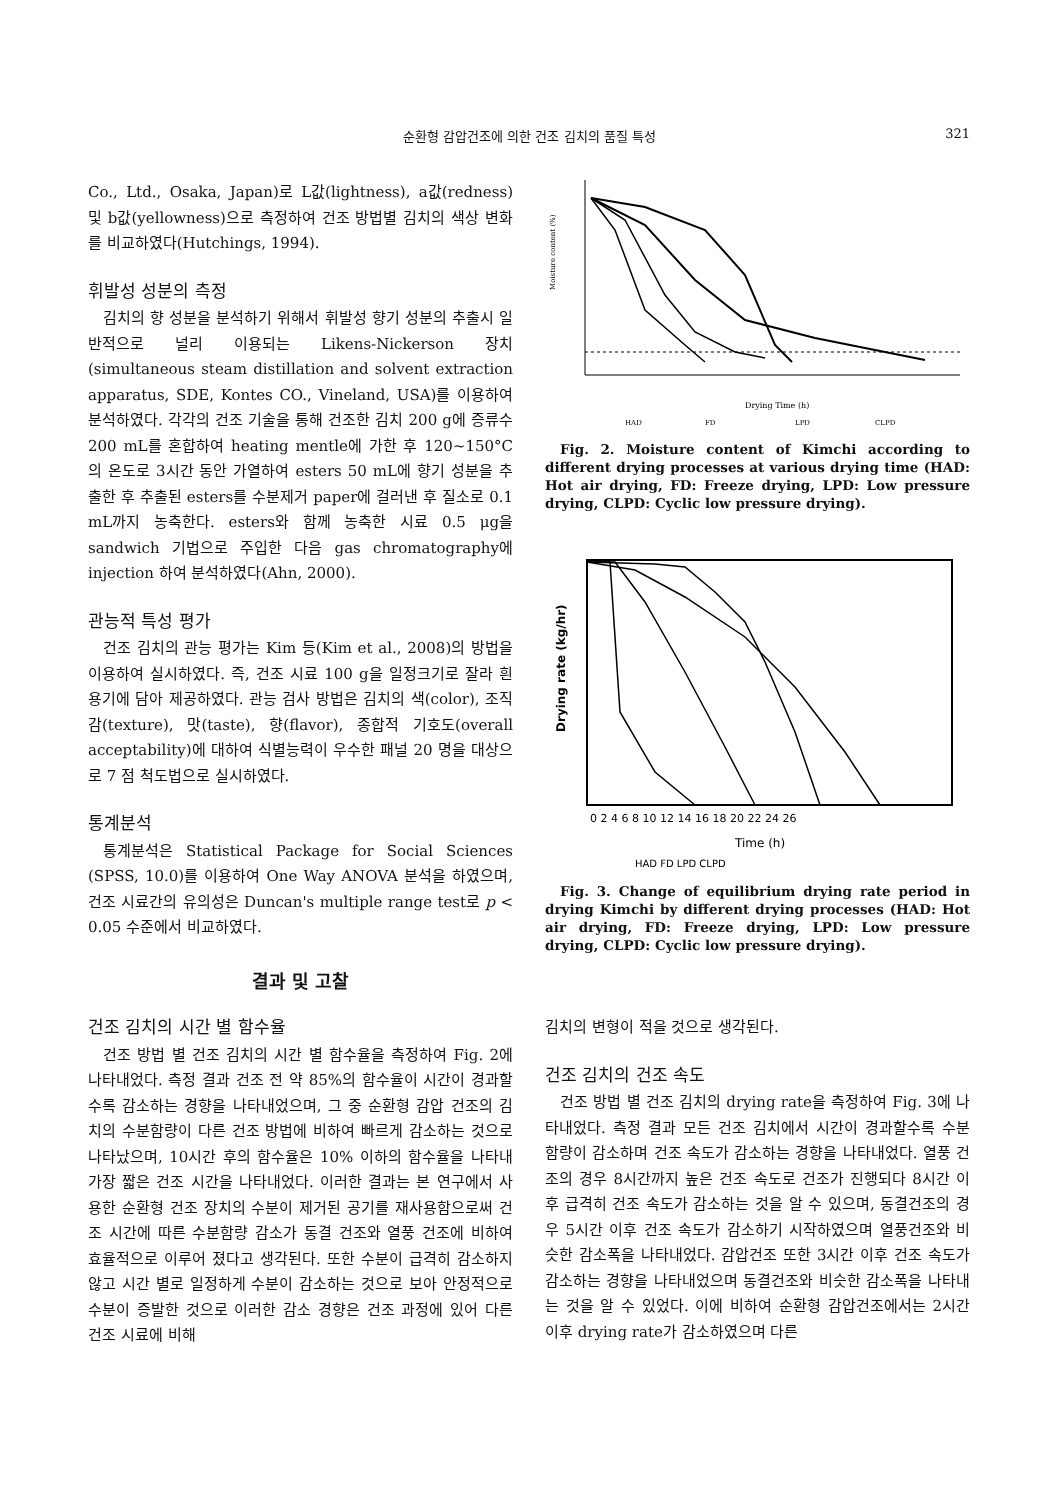순환형 감압건조에 의한 건조 김치의 품질 특성 321
Co., Ltd., Osaka, Japan)로 L값(lightness), a값(redness) 및 b값(yellowness)으로 측정하여 건조 방법별 김치의 색상 변화를 비교하였다(Hutchings, 1994).
휘발성 성분의 측정
김치의 향 성분을 분석하기 위해서 휘발성 향기 성분의 추출시 일반적으로 널리 이용되는 Likens-Nickerson 장치(simultaneous steam distillation and solvent extraction apparatus, SDE, Kontes CO., Vineland, USA)를 이용하여 분석하였다. 각각의 건조 기술을 통해 건조한 김치 200 g에 증류수 200 mL를 혼합하여 heating mentle에 가한 후 120~150°C의 온도로 3시간 동안 가열하여 esters 50 mL에 향기 성분을 추출한 후 추출된 esters를 수분제거 paper에 걸러낸 후 질소로 0.1 mL까지 농축한다. esters와 함께 농축한 시료 0.5 μg을 sandwich 기법으로 주입한 다음 gas chromatography에 injection 하여 분석하였다(Ahn, 2000).
관능적 특성 평가
건조 김치의 관능 평가는 Kim 등(Kim et al., 2008)의 방법을 이용하여 실시하였다. 즉, 건조 시료 100 g을 일정크기로 잘라 흰 용기에 담아 제공하였다. 관능 검사 방법은 김치의 색(color), 조직감(texture), 맛(taste), 향(flavor), 종합적 기호도(overall acceptability)에 대하여 식별능력이 우수한 패널 20 명을 대상으로 7 점 척도법으로 실시하였다.
통계분석
통계분석은 Statistical Package for Social Sciences (SPSS, 10.0)를 이용하여 One Way ANOVA 분석을 하였으며, 건조 시료간의 유의성은 Duncan's multiple range test로 p < 0.05 수준에서 비교하였다.
결과 및 고찰
Moisture content (%)
Drying Time (h)
HAD
FD
LPD
CLPD
Fig. 2. Moisture content of Kimchi according to different drying processes at various drying time (HAD: Hot air drying, FD: Freeze drying, LPD: Low pressure drying, CLPD: Cyclic low pressure drying).
Drying rate (kg/hr)
0 2 4 6 8 10 12 14 16 18 20 22 24 26
Time (h)
HAD FD LPD CLPD
Fig. 3. Change of equilibrium drying rate period in drying Kimchi by different drying processes (HAD: Hot air drying, FD: Freeze drying, LPD: Low pressure drying, CLPD: Cyclic low pressure drying).
건조 김치의 시간 별 함수율
건조 방법 별 건조 김치의 시간 별 함수율을 측정하여 Fig. 2에 나타내었다. 측정 결과 건조 전 약 85%의 함수율이 시간이 경과할수록 감소하는 경향을 나타내었으며, 그 중 순환형 감압 건조의 김치의 수분함량이 다른 건조 방법에 비하여 빠르게 감소하는 것으로 나타났으며, 10시간 후의 함수율은 10% 이하의 함수율을 나타내 가장 짧은 건조 시간을 나타내었다. 이러한 결과는 본 연구에서 사용한 순환형 건조 장치의 수분이 제거된 공기를 재사용함으로써 건조 시간에 따른 수분함량 감소가 동결 건조와 열풍 건조에 비하여 효율적으로 이루어 졌다고 생각된다. 또한 수분이 급격히 감소하지 않고 시간 별로 일정하게 수분이 감소하는 것으로 보아 안정적으로 수분이 증발한 것으로 이러한 감소 경향은 건조 과정에 있어 다른 건조 시료에 비해
김치의 변형이 적을 것으로 생각된다.
건조 김치의 건조 속도
건조 방법 별 건조 김치의 drying rate을 측정하여 Fig. 3에 나타내었다. 측정 결과 모든 건조 김치에서 시간이 경과할수록 수분 함량이 감소하며 건조 속도가 감소하는 경향을 나타내었다. 열풍 건조의 경우 8시간까지 높은 건조 속도로 건조가 진행되다 8시간 이후 급격히 건조 속도가 감소하는 것을 알 수 있으며, 동결건조의 경우 5시간 이후 건조 속도가 감소하기 시작하였으며 열풍건조와 비슷한 감소폭을 나타내었다. 감압건조 또한 3시간 이후 건조 속도가 감소하는 경향을 나타내었으며 동결건조와 비슷한 감소폭을 나타내는 것을 알 수 있었다. 이에 비하여 순환형 감압건조에서는 2시간 이후 drying rate가 감소하였으며 다른